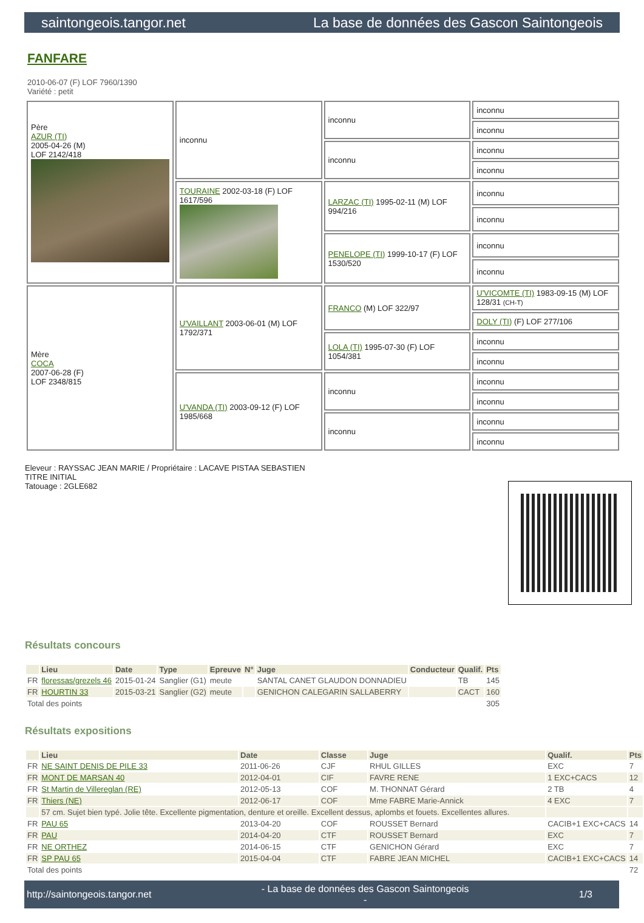saintongeois.tangor.net La base de données des Gascon Saintongeois
FANFARE
2010-06-07 (F) LOF 7960/1390
Variété : petit
| Père AZUR (TI) 2005-04-26 (M) LOF 2142/418 | inconnu | inconnu | inconnu |
| | | | inconnu |
| | | inconnu | inconnu |
| | | | inconnu |
| | TOURAINE 2002-03-18 (F) LOF 1617/596 | LARZAC (TI) 1995-02-11 (M) LOF 994/216 | inconnu |
| | | | inconnu |
| | | PENELOPE (TI) 1999-10-17 (F) LOF 1530/520 | inconnu |
| | | | inconnu |
| Mère COCA 2007-06-28 (F) LOF 2348/815 | U'VAILLANT 2003-06-01 (M) LOF 1792/371 | FRANCO (M) LOF 322/97 | U'VICOMTE (TI) 1983-09-15 (M) LOF 128/31 (CH-T) |
| | | | DOLY (TI) (F) LOF 277/106 |
| | | LOLA (TI) 1995-07-30 (F) LOF 1054/381 | inconnu |
| | | | inconnu |
| | U'VANDA (TI) 2003-09-12 (F) LOF 1985/668 | inconnu | inconnu |
| | | | inconnu |
| | | inconnu | inconnu |
| | | | inconnu |
Eleveur : RAYSSAC JEAN MARIE / Propriétaire : LACAVE PISTAA SEBASTIEN
TITRE INITIAL
Tatouage : 2GLE682
Résultats concours
| | Lieu | Date | Type | Epreuve | N° | Juge | Conducteur | Qualif. | Pts |
| --- | --- | --- | --- | --- | --- | --- | --- | --- | --- |
| FR | floressas/grezels 46 | 2015-01-24 | Sanglier (G1) | meute | | SANTAL CANET GLAUDON DONNADIEU | | TB | 145 |
| FR | HOURTIN 33 | 2015-03-21 | Sanglier (G2) | meute | | GENICHON CALEGARIN SALLABERRY | | CACT | 160 |
| Total des points | | | | | | | | | 305 |
Résultats expositions
| | Lieu | Date | Classe | Juge | Qualif. | Pts |
| --- | --- | --- | --- | --- | --- | --- |
| FR | NE SAINT DENIS DE PILE 33 | 2011-06-26 | CJF | RHUL GILLES | EXC | 7 |
| FR | MONT DE MARSAN 40 | 2012-04-01 | CIF | FAVRE RENE | 1 EXC+CACS | 12 |
| FR | St Martin de Villereglan (RE) | 2012-05-13 | COF | M. THONNAT Gérard | 2 TB | 4 |
| FR | Thiers (NE) | 2012-06-17 | COF | Mme FABRE Marie-Annick | 4 EXC | 7 |
| | 57 cm. Sujet bien typé. Jolie tête. Excellente pigmentation, denture et oreille. Excellent dessus, aplombs et fouets. Excellentes allures. | | | | | |
| FR | PAU 65 | 2013-04-20 | COF | ROUSSET Bernard | CACIB+1 EXC+CACS | 14 |
| FR | PAU | 2014-04-20 | CTF | ROUSSET Bernard | EXC | 7 |
| FR | NE ORTHEZ | 2014-06-15 | CTF | GENICHON Gérard | EXC | 7 |
| FR | SP PAU 65 | 2015-04-04 | CTF | FABRE JEAN MICHEL | CACIB+1 EXC+CACS | 14 |
| Total des points | | | | | | 72 |
http://saintongeois.tangor.net - La base de données des Gascon Saintongeois
- 1/3